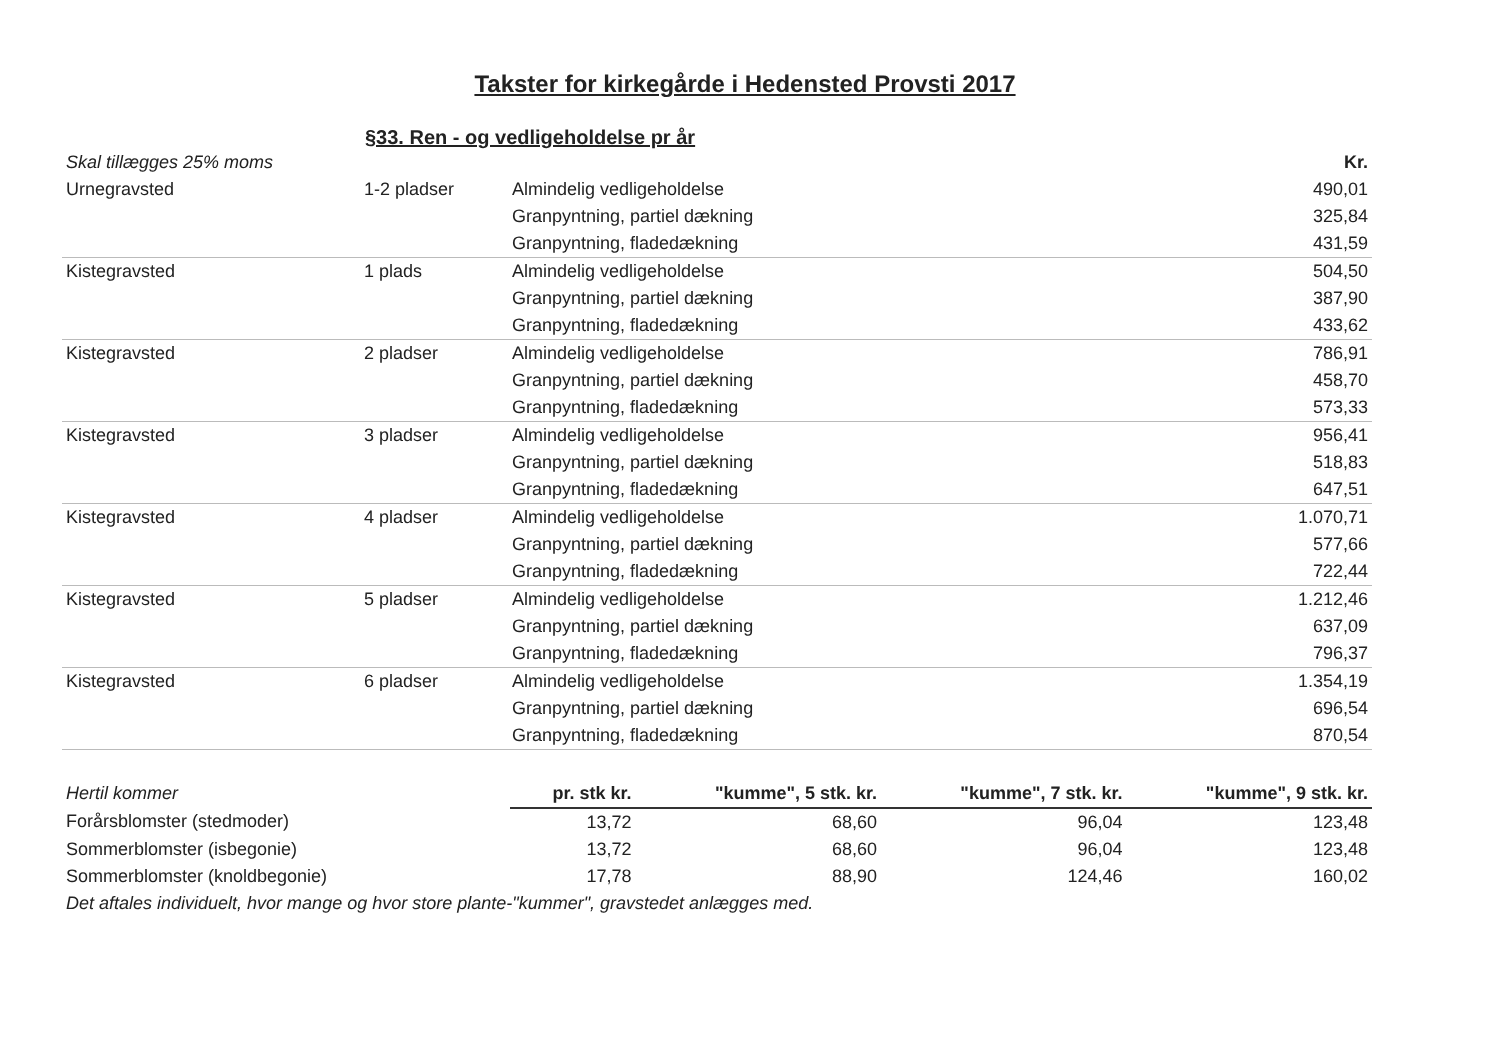Takster for kirkegårde i Hedensted Provsti 2017
§33. Ren - og vedligeholdelse pr år
| Skal tillægges 25% moms | | | Kr. |
| Urnegravsted | 1-2 pladser | Almindelig vedligeholdelse | 490,01 |
| | | Granpyntning, partiel dækning | 325,84 |
| | | Granpyntning, fladedækning | 431,59 |
| Kistegravsted | 1 plads | Almindelig vedligeholdelse | 504,50 |
| | | Granpyntning, partiel dækning | 387,90 |
| | | Granpyntning, fladedækning | 433,62 |
| Kistegravsted | 2 pladser | Almindelig vedligeholdelse | 786,91 |
| | | Granpyntning, partiel dækning | 458,70 |
| | | Granpyntning, fladedækning | 573,33 |
| Kistegravsted | 3 pladser | Almindelig vedligeholdelse | 956,41 |
| | | Granpyntning, partiel dækning | 518,83 |
| | | Granpyntning, fladedækning | 647,51 |
| Kistegravsted | 4 pladser | Almindelig vedligeholdelse | 1.070,71 |
| | | Granpyntning, partiel dækning | 577,66 |
| | | Granpyntning, fladedækning | 722,44 |
| Kistegravsted | 5 pladser | Almindelig vedligeholdelse | 1.212,46 |
| | | Granpyntning, partiel dækning | 637,09 |
| | | Granpyntning, fladedækning | 796,37 |
| Kistegravsted | 6 pladser | Almindelig vedligeholdelse | 1.354,19 |
| | | Granpyntning, partiel dækning | 696,54 |
| | | Granpyntning, fladedækning | 870,54 |
| Hertil kommer | pr. stk kr. | "kumme", 5 stk. kr. | "kumme", 7 stk. kr. | "kumme", 9 stk. kr. |
| Forårsblomster (stedmoder) | 13,72 | 68,60 | 96,04 | 123,48 |
| Sommerblomster (isbegonie) | 13,72 | 68,60 | 96,04 | 123,48 |
| Sommerblomster (knoldbegonie) | 17,78 | 88,90 | 124,46 | 160,02 |
| Det aftales individuelt, hvor mange og hvor store plante-"kummer", gravstedet anlægges med. | | | | |